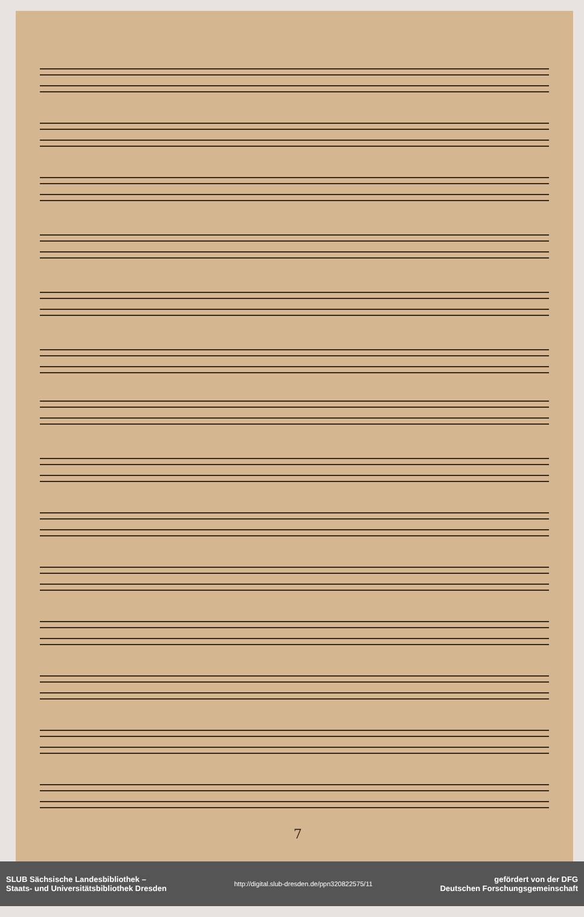7
SLUB Sächsische Landesbibliothek –
Staats- und Universitätsbibliothek Dresden
http://digital.slub-dresden.de/ppn320822575/11
gefördert von der DFG
Deutschen Forschungsgemeinschaft